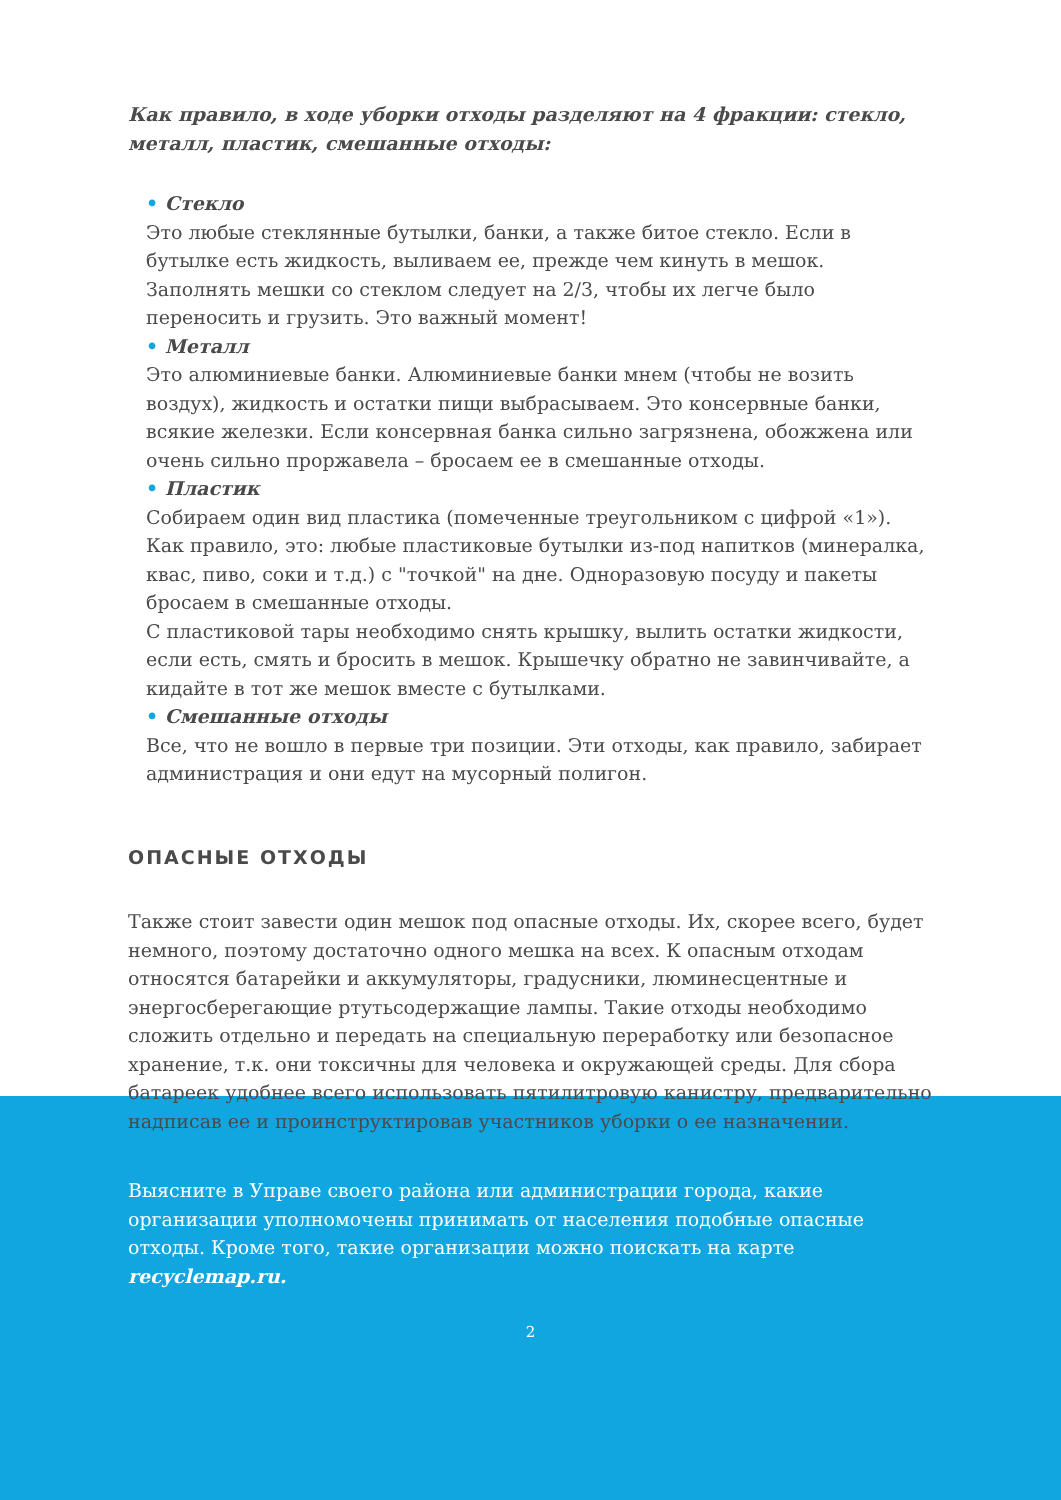Как правило, в ходе уборки отходы разделяют на 4 фракции: стекло, металл, пластик, смешанные отходы:
• Стекло
Это любые стеклянные бутылки, банки, а также битое стекло. Если в бутылке есть жидкость, выливаем ее, прежде чем кинуть в мешок. Заполнять мешки со стеклом следует на 2/3, чтобы их легче было переносить и грузить. Это важный момент!
• Металл
Это алюминиевые банки. Алюминиевые банки мнем (чтобы не возить воздух), жидкость и остатки пищи выбрасываем. Это консервные банки, всякие железки. Если консервная банка сильно загрязнена, обожжена или очень сильно проржавела – бросаем ее в смешанные отходы.
• Пластик
Собираем один вид пластика (помеченные треугольником с цифрой «1»). Как правило, это: любые пластиковые бутылки из-под напитков (минералка, квас, пиво, соки и т.д.) с "точкой" на дне. Одноразовую посуду и пакеты бросаем в смешанные отходы.
С пластиковой тары необходимо снять крышку, вылить остатки жидкости, если есть, смять и бросить в мешок. Крышечку обратно не завинчивайте, а кидайте в тот же мешок вместе с бутылками.
• Смешанные отходы
Все, что не вошло в первые три позиции. Эти отходы, как правило, забирает администрация и они едут на мусорный полигон.
ОПАСНЫЕ ОТХОДЫ
Также стоит завести один мешок под опасные отходы. Их, скорее всего, будет немного, поэтому достаточно одного мешка на всех. К опасным отходам относятся батарейки и аккумуляторы, градусники, люминесцентные и энергосберегающие ртутьсодержащие лампы. Такие отходы необходимо сложить отдельно и передать на специальную переработку или безопасное хранение, т.к. они токсичны для человека и окружающей среды. Для сбора батареек удобнее всего использовать пятилитровую канистру, предварительно надписав ее и проинструктировав участников уборки о ее назначении.
Выясните в Управе своего района или администрации города, какие организации уполномочены принимать от населения подобные опасные отходы. Кроме того, такие организации можно поискать на карте recyclemap.ru.
2